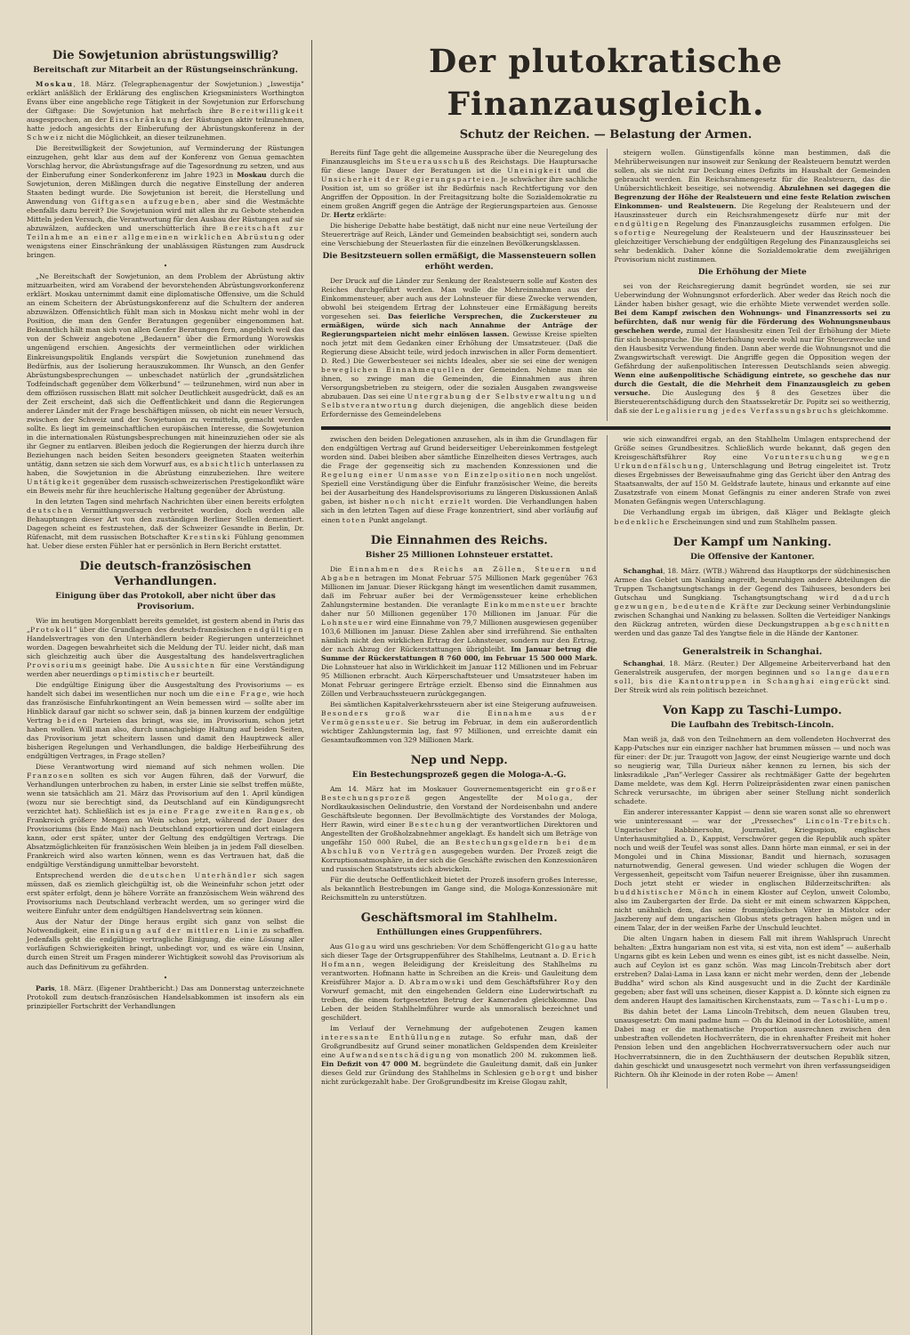Die Sowjetunion abrüstungswillig?
Bereitschaft zur Mitarbeit an der Rüstungseinschränkung.
Moskau, 18. März. (Telegraphenagentur der Sowjetunion.) „Iswestija“ erklärt anläßlich der Erklärung des englischen Kriegsministers Worthington Evans über eine angebliche rege Tätigkeit in der Sowjetunion zur Erforschung der Giftgase: Die Sowjetunion hat mehrfach ihre Bereitwilligkeit ausgesprochen, an der Einschränkung der Rüstungen aktiv teilzunehmen, hatte jedoch angesichts der Einberufung der Abrüstungskonferenz in der Schweiz nicht die Möglichkeit, an dieser teilzunehmen.
Die Bereitwilligkeit der Sowjetunion, auf Verminderung der Rüstungen einzugehen, geht klar aus dem auf der Konferenz von Genua gemachten Vorschlag hervor, die Abrüstungsfrage auf die Tagesordnung zu setzen, und aus der Einberufung einer Sonderkonferenz im Jahre 1923 in Moskau durch die Sowjetunion, deren Mißlingen durch die negative Einstellung der anderen Staaten bedingt wurde. Die Sowjetunion ist bereit, die Herstellung und Anwendung von Giftgasen aufzugeben, aber sind die Westmächte ebenfalls dazu bereit? Die Sowjetunion wird mit allen ihr zu Gebote stehenden Mitteln jeden Versuch, die Verantwortung für den Ausbau der Rüstungen auf sie abzuwälzen, aufdecken und unerschütterlich ihre Bereitschaft zur Teilnahme an einer allgemeinen wirklichen Abrüstung oder wenigstens einer Einschränkung der unablässigen Rüstungen zum Ausdruck bringen.
•
„Ne Bereitschaft der Sowjetunion, an dem Problem der Abrüstung aktiv mitzuarbeiten, wird am Vorabend der bevorstehenden Abrüstungsvorkonferenz erklärt. Moskau unternimmt damit eine diplomatische Offensive, um die Schuld an einem Scheitern der Abrüstungskonferenz auf die Schultern der anderen abzuwälzen. Offensichtlich fühlt man sich in Moskau nicht mehr wohl in der Position, die man den Genfer Beratungen gegenüber eingenommen hat. Bekanntlich hält man sich von allen Genfer Beratungen fern, angeblich weil das von der Schweiz angebotene „Bedauern“ über die Ermordung Worowskis ungenügend erschien. Angesichts der vermeintlichen oder wirklichen Einkreisungspolitik Englands verspürt die Sowjetunion zunehmend das Bedürfnis, aus der Isolierung herauszukommen. Ihr Wunsch, an den Genfer Abrüstungsbesprechungen — unbeschadet natürlich der „grundsätzlichen Todfeindschaft gegenüber dem Völkerbund“ — teilzunehmen, wird nun aber in dem offiziösen russischen Blatt mit solcher Deutlichkeit ausgedrückt, daß es an der Zeit erscheint, daß sich die Oeffentlichkeit und dann die Regierungen anderer Länder mit der Frage beschäftigen müssen, ob nicht ein neuer Versuch, zwischen der Schweiz und der Sowjetunion zu vermitteln, gemacht werden sollte. Es liegt im gemeinschaftlichen europäischen Interesse, die Sowjetunion in die internationalen Rüstungsbesprechungen mit hineinzuziehen oder sie als ihr Gegner zu entlarven. Bleiben jedoch die Regierungen der hierzu durch ihre Beziehungen nach beiden Seiten besonders geeigneten Staaten weiterhin untätig, dann setzen sie sich dem Vorwurf aus, es absichtlich unterlassen zu haben, die Sowjetunion in die Abrüstung einzubeziehen. Ihre weitere Untätigkeit gegenüber dem russisch-schweizerischen Prestigekonflikt wäre ein Beweis mehr für ihre heuchlerische Haltung gegenüber der Abrüstung.
In den letzten Tagen sind mehrfach Nachrichten über einen bereits erfolgten deutschen Vermittlungsversuch verbreitet worden, doch werden alle Behauptungen dieser Art von den zuständigen Berliner Stellen dementiert. Dagegen scheint es festzustehen, daß der Schweizer Gesandte in Berlin, Dr. Rüfenacht, mit dem russischen Botschafter Krestinski Fühlung genommen hat. Ueber diese ersten Fühler hat er persönlich in Bern Bericht erstattet.
Die deutsch-französischen Verhandlungen.
Einigung über das Protokoll, aber nicht über das Provisorium.
Wie im heutigen Morgenblatt bereits gemeldet, ist gestern abend in Paris das „Protokoll“ über die Grundlagen des deutsch-französischen endgültigen Handelsvertrages von den Unterhändlern beider Regierungen unterzeichnet worden. Dagegen bewahrheitet sich die Meldung der TU. leider nicht, daß man sich gleichzeitig auch über die Ausgestaltung des handelsvertraglichen Provisoriums geeinigt habe. Die Aussichten für eine Verständigung werden aber neuerdings optimistischer beurteilt.
Die endgültige Einigung über die Ausgestaltung des Provisoriums — es handelt sich dabei im wesentlichen nur noch um die eine Frage, wie hoch das französische Einfuhrkontingent an Wein bemessen wird — sollte aber im Hinblick darauf gar nicht so schwer sein, daß ja binnen kurzem der endgültige Vertrag beiden Parteien das bringt, was sie, im Provisorium, schon jetzt haben wollen. Will man also, durch unnachgiebige Haltung auf beiden Seiten, das Provisorium jetzt scheitern lassen und damit den Hauptzweck aller bisherigen Regelungen und Verhandlungen, die baldige Herbeiführung des endgültigen Vertrages, in Frage stellen?
Diese Verantwortung wird niemand auf sich nehmen wollen. Die Franzosen sollten es sich vor Augen führen, daß der Vorwurf, die Verhandlungen unterbrochen zu haben, in erster Linie sie selbst treffen müßte, wenn sie tatsächlich am 21. März das Provisorium auf den 1. April kündigen (wozu nur sie berechtigt sind, da Deutschland auf ein Kündigungsrecht verzichtet hat). Schließlich ist es ja eine Frage zweiten Ranges, ob Frankreich größere Mengen an Wein schon jetzt, während der Dauer des Provisoriums (bis Ende Mai) nach Deutschland exportieren und dort einlagern kann, oder erst später, unter der Geltung des endgültigen Vertrags. Die Absatzmöglichkeiten für französischen Wein bleiben ja in jedem Fall dieselben. Frankreich wird also warten können, wenn es das Vertrauen hat, daß die endgültige Verständigung unmittelbar bevorsteht.
Entsprechend werden die deutschen Unterhändler sich sagen müssen, daß es ziemlich gleichgültig ist, ob die Weineinfuhr schon jetzt oder erst später erfolgt, denn je höhere Vorräte an französischem Wein während des Provisoriums nach Deutschland verbracht werden, um so geringer wird die weitere Einfuhr unter dem endgültigen Handelsvertrag sein können.
Aus der Natur der Dinge heraus ergibt sich ganz von selbst die Notwendigkeit, eine Einigung auf der mittleren Linie zu schaffen. Jedenfalls geht die endgültige vertragliche Einigung, die eine Lösung aller vorläufigen Schwierigkeiten bringt, unbedingt vor, und es wäre ein Unsinn, durch einen Streit um Fragen minderer Wichtigkeit sowohl das Provisorium als auch das Definitivum zu gefährden.
•
Paris, 18. März. (Eigener Drahtbericht.) Das am Donnerstag unterzeichnete Protokoll zum deutsch-französischen Handelsabkommen ist insofern als ein prinzipieller Fortschritt der Verhandlungen
Der plutokratische Finanzausgleich.
Schutz der Reichen. — Belastung der Armen.
Bereits fünf Tage geht die allgemeine Aussprache über die Neuregelung des Finanzausgleichs im Steuerausschuß des Reichstags. Die Hauptursache für diese lange Dauer der Beratungen ist die Uneinigkeit und die Unsicherheit der Regierungsparteien. Je schwächer ihre sachliche Position ist, um so größer ist ihr Bedürfnis nach Rechtfertigung vor den Angriffen der Opposition. In der Freitagsitzung holte die Sozialdemokratie zu einem großen Angriff gegen die Anträge der Regierungsparteien aus. Genosse Dr. Hertz erklärte:
Die bisherige Debatte habe bestätigt, daß nicht nur eine neue Verteilung der Steuererträge auf Reich, Länder und Gemeinden beabsichtigt sei, sondern auch eine Verschiebung der Steuerlasten für die einzelnen Bevölkerungsklassen.
Die Besitzsteuern sollen ermäßigt, die Massensteuern sollen erhöht werden.
Der Druck auf die Länder zur Senkung der Realsteuern solle auf Kosten des Reiches durchgeführt werden. Man wolle die Mehreinnahmen aus der Einkommensteuer, aber auch aus der Lohnsteuer für diese Zwecke verwenden, obwohl bei steigendem Ertrag der Lohnsteuer eine Ermäßigung bereits vorgesehen sei. Das feierliche Versprechen, die Zuckersteuer zu ermäßigen, würde sich nach Annahme der Anträge der Regierungsparteien nicht mehr einlösen lassen. Gewisse Kreise spielten noch jetzt mit dem Gedanken einer Erhöhung der Umsatzsteuer. (Daß die Regierung diese Absicht teile, wird jedoch inzwischen in aller Form dementiert. D. Red.) Die Gewerbesteuer sei nichts Ideales, aber sie sei eine der wenigen beweglichen Einnahmequellen der Gemeinden. Nehme man sie ihnen, so zwinge man die Gemeinden, die Einnahmen aus ihren Versorgungsbetrieben zu steigern, oder die sozialen Ausgaben zwangsweise abzubauen. Das sei eine Untergrabung der Selbstverwaltung und Selbstverantwortung durch diejenigen, die angeblich diese beiden Erfordernisse des Gemeindelebens
steigern wollen. Günstigenfalls könne man bestimmen, daß die Mehrüberweisungen nur insoweit zur Senkung der Realsteuern benutzt werden sollen, als sie nicht zur Deckung eines Defizits im Haushalt der Gemeinden gebraucht werden. Ein Reichsrahmengesetz für die Realsteuern, das die Unübersichtlichkeit beseitige, sei notwendig. Abzulehnen sei dagegen die Begrenzung der Höhe der Realsteuern und eine feste Relation zwischen Einkommen- und Realsteuern. Die Regelung der Realsteuern und der Hauszinssteuer durch ein Reichsrahmengesetz dürfe nur mit der endgültigen Regelung des Finanzausgleichs zusammen erfolgen. Die sofortige Neuregelung der Realsteuern und der Hauszinssteuer bei gleichzeitiger Verschiebung der endgültigen Regelung des Finanzausgleichs sei sehr bedenklich. Daher könne die Sozialdemokratie dem zweijährigen Provisorium nicht zustimmen.
Die Erhöhung der Miete
sei von der Reichsregierung damit begründet worden, sie sei zur Ueberwindung der Wohnungsnot erforderlich. Aber weder das Reich noch die Länder haben bisher gesagt, wie die erhöhte Miete verwendet werden solle. Bei dem Kampf zwischen den Wohnungs- und Finanzressorts sei zu befürchten, daß nur wenig für die Förderung des Wohnungsneubaus geschehen werde, zumal der Hausbesitz einen Teil der Erhöhung der Miete für sich beanspruche. Die Mieterhöhung werde wohl nur für Steuerzwecke und den Hausbesitz Verwendung finden. Dann aber werde die Wohnungsnot und die Zwangswirtschaft verewigt. Die Angriffe gegen die Opposition wegen der Gefährdung der außenpolitischen Interessen Deutschlands seien abwegig. Wenn eine außenpolitische Schädigung eintrete, so geschehe das nur durch die Gestalt, die die Mehrheit dem Finanzausgleich zu geben versuche. Die Auslegung des § 8 des Gesetzes über die Biersteuerentschädigung durch den Staatssekretär Dr. Popitz sei so weitherzig, daß sie der Legalisierung jedes Verfassungsbruchs gleichkomme.
zwischen den beiden Delegationen anzusehen, als in ihm die Grundlagen für den endgültigen Vertrag auf Grund beiderseitiger Uebereinkommen festgelegt worden sind. Dabei bleiben aber sämtliche Einzelheiten dieses Vertrages, auch die Frage der gegenseitig sich zu machenden Konzessionen und die Regelung einer Unmasse von Einzelpositionen noch ungelöst. Speziell eine Verständigung über die Einfuhr französischer Weine, die bereits bei der Ausarbeitung des Handelsprovisoriums zu längeren Diskussionen Anlaß gaben, ist bisher noch nicht erzielt worden. Die Verhandlungen haben sich in den letzten Tagen auf diese Frage konzentriert, sind aber vorläufig auf einen toten Punkt angelangt.
Die Einnahmen des Reichs.
Bisher 25 Millionen Lohnsteuer erstattet.
Die Einnahmen des Reichs an Zöllen, Steuern und Abgaben betragen im Monat Februar 575 Millionen Mark gegenüber 763 Millionen im Januar. Dieser Rückgang hängt im wesentlichen damit zusammen, daß im Februar außer bei der Vermögenssteuer keine erheblichen Zahlungstermine bestanden. Die veranlagte Einkommensteuer brachte daher nur 50 Millionen gegenüber 170 Millionen im Januar. Für die Lohnsteuer wird eine Einnahme von 79,7 Millionen ausgewiesen gegenüber 103,6 Millionen im Januar. Diese Zahlen aber sind irreführend. Sie enthalten nämlich nicht den wirklichen Ertrag der Lohnsteuer, sondern nur den Ertrag, der nach Abzug der Rückerstattungen übrigbleibt. Im Januar betrug die Summe der Rückerstattungen 8 760 000, im Februar 15 500 000 Mark. Die Lohnsteuer hat also in Wirklichkeit im Januar 112 Millionen und im Februar 95 Millionen erbracht. Auch Körperschaftsteuer und Umsatzsteuer haben im Monat Februar geringere Erträge erzielt. Ebenso sind die Einnahmen aus Zöllen und Verbrauchssteuern zurückgegangen.
Bei sämtlichen Kapitalverkehrssteuern aber ist eine Steigerung aufzuweisen. Besonders groß war die Einnahme aus der Vermögenssteuer. Sie betrug im Februar, in dem ein außerordentlich wichtiger Zahlungstermin lag, fast 97 Millionen, und erreichte damit ein Gesamtaufkommen von 329 Millionen Mark.
Nep und Nepp.
Ein Bestechungsprozeß gegen die Mologa-A.-G.
Am 14. März hat im Moskauer Gouvernementsgericht ein großer Bestechungsprozeß gegen Angestellte der Mologa, der Nordkaukasischen Oelindustrie, den Vorstand der Nordeisenbahn und andere Geschäftsleute begonnen. Der Bevollmächtigte des Vorstandes der Mologa, Herr Rawin, wird einer Bestechung der verantwortlichen Direktoren und Angestellten der Großholzabnehmer angeklagt. Es handelt sich um Beträge von ungefähr 150 000 Rubel, die an Bestechungsgeldern bei dem Abschluß von Verträgen ausgegeben wurden. Der Prozeß zeigt die Korruptionsatmosphäre, in der sich die Geschäfte zwischen den Konzessionären und russischen Staatstrusts sich abwickeln.
Für die deutsche Oeffentlichkeit bietet der Prozeß insofern großes Interesse, als bekanntlich Bestrebungen im Gange sind, die Mologa-Konzessionäre mit Reichsmitteln zu unterstützen.
Geschäftsmoral im Stahlhelm.
Enthüllungen eines Gruppenführers.
Aus Glogau wird uns geschrieben: Vor dem Schöffengericht Glogau hatte sich dieser Tage der Ortsgruppenführer des Stahlhelms, Leutnant a. D. Erich Hofmann, wegen Beleidigung der Kreisleitung des Stahlhelms zu verantworten. Hofmann hatte in Schreiben an die Kreis- und Gauleitung dem Kreisführer Major a. D. Abramowski und dem Geschäftsführer Roy den Vorwurf gemacht, mit den eingehenden Geldern eine Luderwirtschaft zu treiben, die einem fortgesetzten Betrug der Kameraden gleichkomme. Das Leben der beiden Stahlhelmführer wurde als unmoralisch bezeichnet und geschildert.
Im Verlauf der Vernehmung der aufgebotenen Zeugen kamen interessante Enthüllungen zutage. So erfuhr man, daß der Großgrundbesitz auf Grund seiner monatlichen Geldspenden dem Kreisleiter eine Aufwandsentschädigung von monatlich 200 M. zukommen ließ. Ein Defizit von 47 000 M. begründete die Gauleitung damit, daß ein Junker dieses Geld zur Gründung des Stahlhelms in Schlesien geborgt und bisher nicht zurückgezahlt habe. Der Großgrundbesitz im Kreise Glogau zahlt,
wie sich einwandfrei ergab, an den Stahlhelm Umlagen entsprechend der Größe seines Grundbesitzes. Schließlich wurde bekannt, daß gegen den Kreisgeschäftsführer Roy eine Voruntersuchung wegen Urkundenfälschung, Unterschlagung und Betrug eingeleitet ist. Trotz dieses Ergebnisses der Beweisaufnahme ging das Gericht über den Antrag des Staatsanwalts, der auf 150 M. Geldstrafe lautete, hinaus und erkannte auf eine Zusatzstrafe von einem Monat Gefängnis zu einer anderen Strafe von zwei Monaten Gefängnis wegen Unterschlagung.
Die Verhandlung ergab im übrigen, daß Kläger und Beklagte gleich bedenkliche Erscheinungen sind und zum Stahlhelm passen.
Der Kampf um Nanking.
Die Offensive der Kantoner.
Schanghai, 18. März. (WTB.) Während das Hauptkorps der südchinesischen Armee das Gebiet um Nanking angreift, beunruhigen andere Abteilungen die Truppen Tschangtsungtschangs in der Gegend des Taihusees, besonders bei Gutschau und Sungkiang. Tschangtsungtschang wird dadurch gezwungen, bedeutende Kräfte zur Deckung seiner Verbindungslinie zwischen Schanghai und Nanking zu belassen. Sollten die Verteidiger Nankings den Rückzug antreten, würden diese Deckungstruppen abgeschnitten werden und das ganze Tal des Yangtse fiele in die Hände der Kantoner.
Generalstreik in Schanghai.
Schanghai, 18. März. (Reuter.) Der Allgemeine Arbeiterverband hat den Generalstreik ausgerufen, der morgen beginnen und so lange dauern soll, bis die Kantontruppen in Schanghai eingerückt sind. Der Streik wird als rein politisch bezeichnet.
Von Kapp zu Taschi-Lumpo.
Die Laufbahn des Trebitsch-Lincoln.
Man weiß ja, daß von den Teilnehmern an dem vollendeten Hochverrat des Kapp-Putsches nur ein einziger nachher hat brummen müssen — und noch was für einer: der Dr. jur. Traugott von Jagow, der einst Neugierige warnte und doch so neugierig war, Tilla Durieux näher kennen zu lernen, bis sich der linksradikale „Pan“-Verleger Cassirer als rechtmäßiger Gatte der begehrten Dame meldete, was dem Kgl. Herrn Polizeipräsidenten zwar einen panischen Schreck verursachte, im übrigen aber seiner Stellung nicht sonderlich schadete.
Ein anderer interessanter Kappist — denn sie waren sonst alle so ehrenwert wie uninteressant — war der „Presseches“ Lincoln-Trebitsch. Ungarischer Rabbinersohn, Journalist, Kriegsspion, englisches Unterhausmitglied a. D., Kappist, Verschwörer gegen die Republik auch später noch und weiß der Teufel was sonst alles. Dann hörte man einmal, er sei in der Mongolei und in China Missionar, Bandit und hiernach, sozusagen naturnotwendig, General gewesen. Und wieder schlugen die Wogen der Vergessenheit, gepeitscht vom Taifun neuerer Ereignisse, über ihn zusammen. Doch jetzt steht er wieder in englischen Bilderzeitschriften: als buddhistischer Mönch in einem Kloster auf Ceylon, unweit Colombo, also im Zaubergarten der Erde. Da sieht er mit einem schwarzen Käppchen, nicht unähnlich dem, das seine frommjüdischen Väter in Mistolcz oder Jaszbereny auf dem ungarischen Globus stets getragen haben mögen und in einem Talar, der in der weißen Farbe der Unschuld leuchtet.
Die alten Ungarn haben in diesem Fall mit ihrem Wahlspruch Unrecht behalten: „Extra hungariam non est vita, si est vita, non est idem“ — außerhalb Ungarns gibt es kein Leben und wenn es eines gibt, ist es nicht dasselbe. Nein, auch auf Ceylon ist es ganz schön. Was mag Lincoln-Trebitsch aber dort erstreben? Dalai-Lama in Lasa kann er nicht mehr werden, denn der „lebende Buddha“ wird schon als Kind ausgesucht und in die Zucht der Kardinäle gegeben; aber fast will uns scheinen, dieser Kappist a. D. könnte sich eignen zu dem anderen Haupt des lamaitischen Kirchenstaats, zum — Taschi-Lumpo.
Bis dahin betet der Lama Lincoln-Trebitsch, dem neuen Glauben treu, unausgesetzt: Om mani padme hum — Oh du Kleinod in der Lotosblüte, amen! Dabei mag er die mathematische Proportion ausrechnen zwischen den unbestraften vollendeten Hochverrätern, die in ehrenhafter Freiheit mit hoher Pension leben und den angeblichen Hochverratsversuchern oder auch nur Hochverratsinnern, die in den Zuchthäusern der deutschen Republik sitzen, dahin geschickt und unausgesetzt noch vermehrt von ihren verfassungseidigen Richtern. Oh ihr Kleinode in der roten Robe — Amen!